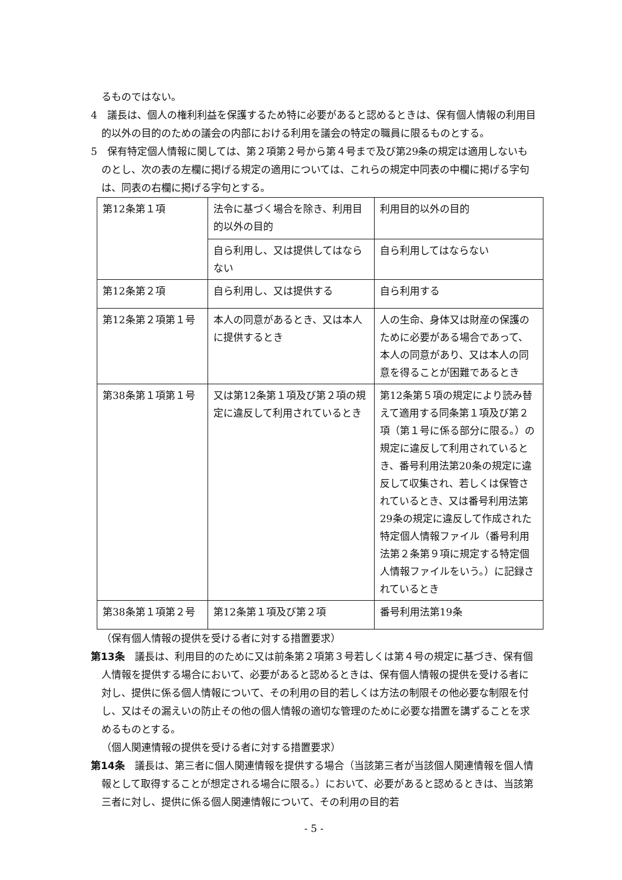るものではない。
4　議長は、個人の権利利益を保護するため特に必要があると認めるときは、保有個人情報の利用目的以外の目的のための議会の内部における利用を議会の特定の職員に限るものとする。
5　保有特定個人情報に関しては、第２項第２号から第４号まで及び第29条の規定は適用しないものとし、次の表の左欄に掲げる規定の適用については、これらの規定中同表の中欄に掲げる字句は、同表の右欄に掲げる字句とする。
| 第12条第１項 | 法令に基づく場合を除き、利用目的以外の目的 | 利用目的以外の目的 |
| | 自ら利用し、又は提供してはならない | 自ら利用してはならない |
| 第12条第２項 | 自ら利用し、又は提供する | 自ら利用する |
| 第12条第２項第１号 | 本人の同意があるとき、又は本人に提供するとき | 人の生命、身体又は財産の保護のために必要がある場合であって、本人の同意があり、又は本人の同意を得ることが困難であるとき |
| 第38条第１項第１号 | 又は第12条第１項及び第２項の規定に違反して利用されているとき | 第12条第５項の規定により読み替えて適用する同条第１項及び第２項（第１号に係る部分に限る。）の規定に違反して利用されているとき、番号利用法第20条の規定に違反して収集され、若しくは保管されているとき、又は番号利用法第29条の規定に違反して作成された特定個人情報ファイル（番号利用法第２条第９項に規定する特定個人情報ファイルをいう。）に記録されているとき |
| 第38条第１項第２号 | 第12条第１項及び第２項 | 番号利用法第19条 |
（保有個人情報の提供を受ける者に対する措置要求）
第13条　議長は、利用目的のために又は前条第２項第３号若しくは第４号の規定に基づき、保有個人情報を提供する場合において、必要があると認めるときは、保有個人情報の提供を受ける者に対し、提供に係る個人情報について、その利用の目的若しくは方法の制限その他必要な制限を付し、又はその漏えいの防止その他の個人情報の適切な管理のために必要な措置を講ずることを求めるものとする。
（個人関連情報の提供を受ける者に対する措置要求）
第14条　議長は、第三者に個人関連情報を提供する場合（当該第三者が当該個人関連情報を個人情報として取得することが想定される場合に限る。）において、必要があると認めるときは、当該第三者に対し、提供に係る個人関連情報について、その利用の目的若
- 5 -